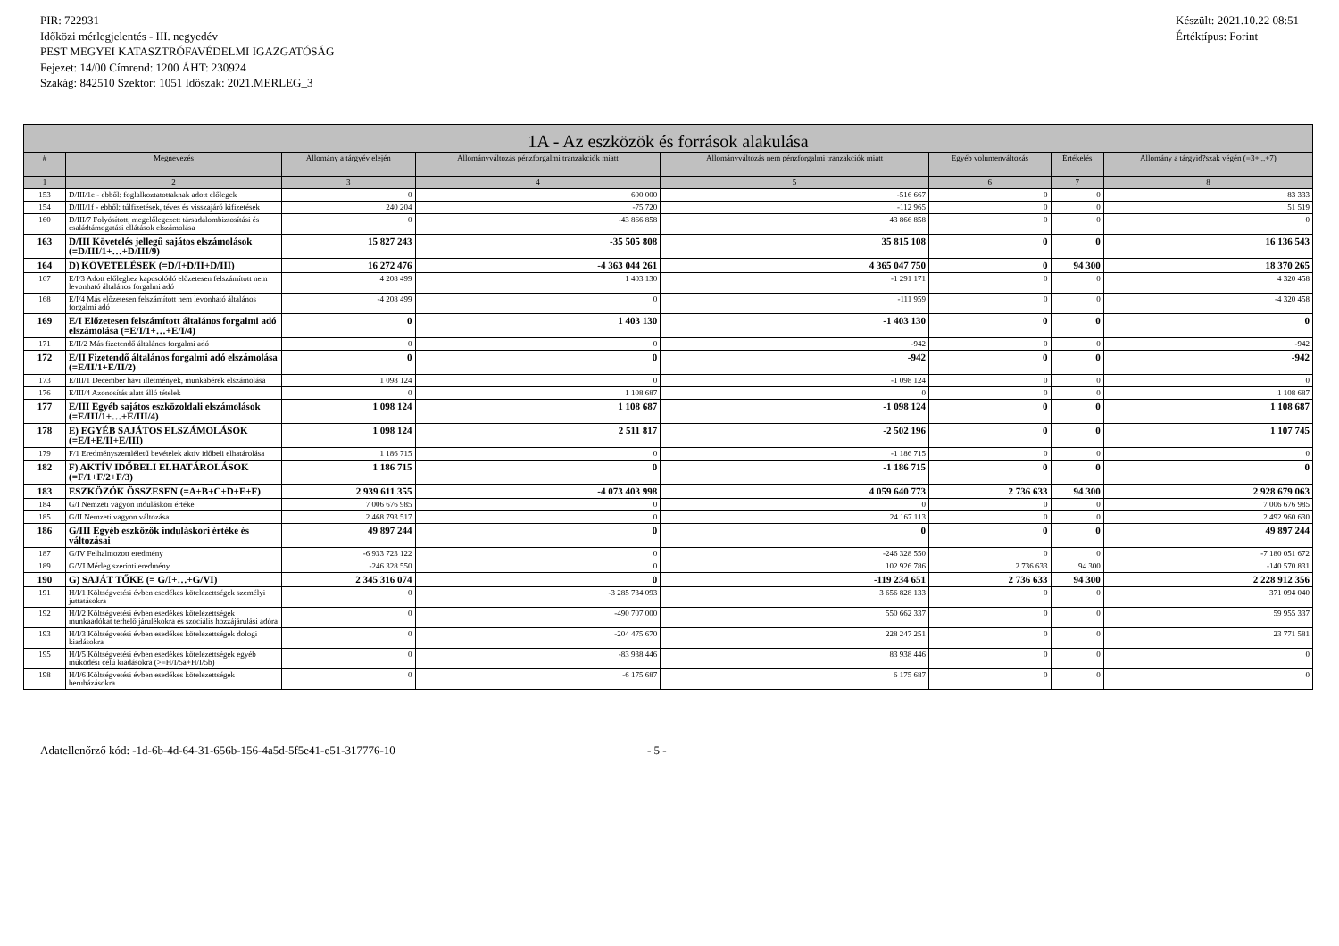PIR: 722931
Időközi mérlegjelentés - III. negyedév
PEST MEGYEI KATASZTRÓFAVÉDELMI IGAZGATÓSÁG
Fejezet: 14/00 Címrend: 1200 ÁHT: 230924
Szakág: 842510 Szektor: 1051 Időszak: 2021.MERLEG_3
Készült: 2021.10.22 08:51
Értéktípus: Forint
| 1A - Az eszközök és források alakulása | | | | | | | |
| --- | --- | --- | --- | --- | --- | --- | --- |
| # | Megnevezés | Állomány a tárgyév elején | Állományváltozás pénzforgalmi tranzakciók miatt | Állományváltozás nem pénzforgalmi tranzakciók miatt | Egyéb volumenváltozás | Értékelés | Állomány a tárgyid?szak végén (=3+...+7) |
| 1 | 2 | 3 | 4 | 5 | 6 | 7 | 8 |
| 153 | D/III/1e - ebből: foglalkoztatottaknak adott előlegek | 0 | 600 000 | -516 667 | 0 | 0 | 83 333 |
| 154 | D/III/1f - ebből: túlfizetések, téves és visszajáró kifizetések | 240 204 | -75 720 | -112 965 | 0 | 0 | 51 519 |
| 160 | D/III/7 Folyósított, megelőlegezett társadalombiztosítási és családtámogatási ellátások elszámolása | 0 | -43 866 858 | 43 866 858 | 0 | 0 | 0 |
| 163 | D/III Követelés jellegű sajátos elszámolások (=D/III/1+…+D/III/9) | 15 827 243 | -35 505 808 | 35 815 108 | 0 | 0 | 16 136 543 |
| 164 | D) KÖVETELÉSEK (=D/I+D/II+D/III) | 16 272 476 | -4 363 044 261 | 4 365 047 750 | 0 | 94 300 | 18 370 265 |
| 167 | E/I/3 Adott előleghez kapcsolódó előzetesen felszámított nem levonható általános forgalmi adó | 4 208 499 | 1 403 130 | -1 291 171 | 0 | 0 | 4 320 458 |
| 168 | E/I/4 Más előzetesen felszámított nem levonható általános forgalmi adó | -4 208 499 | 0 | -111 959 | 0 | 0 | -4 320 458 |
| 169 | E/I Előzetesen felszámított általános forgalmi adó elszámolása (=E/I/1+…+E/I/4) | 0 | 1 403 130 | -1 403 130 | 0 | 0 | 0 |
| 171 | E/II/2 Más fizetendő általános forgalmi adó | 0 | 0 | -942 | 0 | 0 | -942 |
| 172 | E/II Fizetendő általános forgalmi adó elszámolása (=E/II/1+E/II/2) | 0 | 0 | -942 | 0 | 0 | -942 |
| 173 | E/III/1 December havi illetmények, munkabérek elszámolása | 1 098 124 | 0 | -1 098 124 | 0 | 0 | 0 |
| 176 | E/III/4 Azonosítás alatt álló tételek | 0 | 1 108 687 | 0 | 0 | 0 | 1 108 687 |
| 177 | E/III Egyéb sajátos eszközoldali elszámolások (=E/III/1+…+E/III/4) | 1 098 124 | 1 108 687 | -1 098 124 | 0 | 0 | 1 108 687 |
| 178 | E) EGYÉB SAJÁTOS ELSZÁMOLÁSOK (=E/I+E/II+E/III) | 1 098 124 | 2 511 817 | -2 502 196 | 0 | 0 | 1 107 745 |
| 179 | F/1 Eredményszemléletű bevételek aktív időbeli elhatárolása | 1 186 715 | 0 | -1 186 715 | 0 | 0 | 0 |
| 182 | F) AKTÍV IDŐBELI ELHATÁROLÁSOK (=F/1+F/2+F/3) | 1 186 715 | 0 | -1 186 715 | 0 | 0 | 0 |
| 183 | ESZKÖZÖK ÖSSZESEN (=A+B+C+D+E+F) | 2 939 611 355 | -4 073 403 998 | 4 059 640 773 | 2 736 633 | 94 300 | 2 928 679 063 |
| 184 | G/I Nemzeti vagyon induláskori értéke | 7 006 676 985 | 0 | 0 | 0 | 0 | 7 006 676 985 |
| 185 | G/II Nemzeti vagyon változásai | 2 468 793 517 | 0 | 24 167 113 | 0 | 0 | 2 492 960 630 |
| 186 | G/III Egyéb eszközök induláskori értéke és változásai | 49 897 244 | 0 | 0 | 0 | 0 | 49 897 244 |
| 187 | G/IV Felhalmozott eredmény | -6 933 723 122 | 0 | -246 328 550 | 0 | 0 | -7 180 051 672 |
| 189 | G/VI Mérleg szerinti eredmény | -246 328 550 | 0 | 102 926 786 | 2 736 633 | 94 300 | -140 570 831 |
| 190 | G) SAJÁT TŐKE (= G/I+…+G/VI) | 2 345 316 074 | 0 | -119 234 651 | 2 736 633 | 94 300 | 2 228 912 356 |
| 191 | H/I/1 Költségvetési évben esedékes kötelezettségek személyi juttatásokra | 0 | -3 285 734 093 | 3 656 828 133 | 0 | 0 | 371 094 040 |
| 192 | H/I/2 Költségvetési évben esedékes kötelezettségek munkaadókat terhelő járulékokra és szociális hozzájárulási adóra | 0 | -490 707 000 | 550 662 337 | 0 | 0 | 59 955 337 |
| 193 | H/I/3 Költségvetési évben esedékes kötelezettségek dologi kiadásokra | 0 | -204 475 670 | 228 247 251 | 0 | 0 | 23 771 581 |
| 195 | H/I/5 Költségvetési évben esedékes kötelezettségek egyéb működési célú kiadásokra (>=H/I/5a+H/I/5b) | 0 | -83 938 446 | 83 938 446 | 0 | 0 | 0 |
| 198 | H/I/6 Költségvetési évben esedékes kötelezettségek beruházásokra | 0 | -6 175 687 | 6 175 687 | 0 | 0 | 0 |
Adatellenőrző kód: -1d-6b-4d-64-31-656b-156-4a5d-5f5e41-e51-317776-10 - 5 -